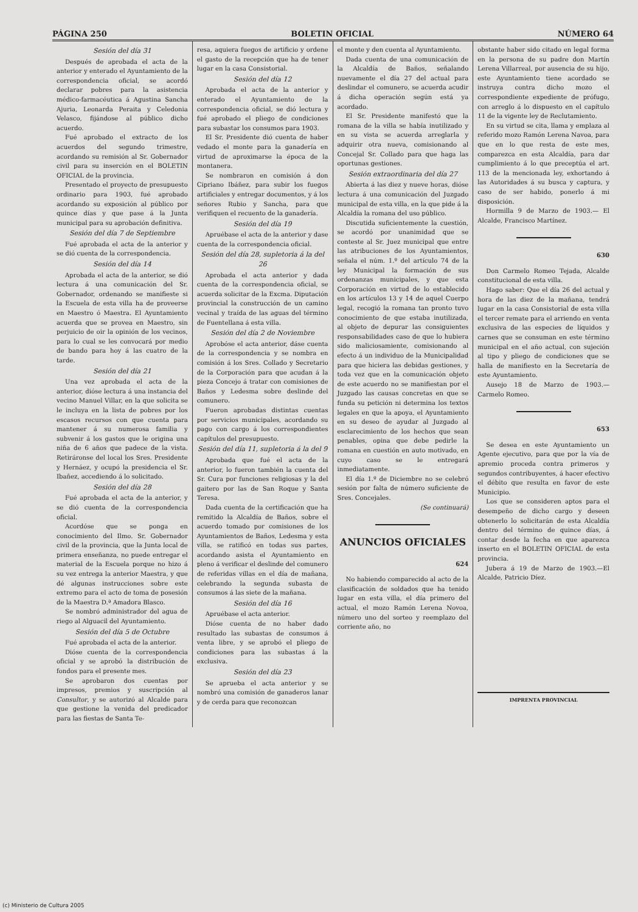PÁGINA 250 BOLETIN OFICIAL NÚMERO 64
Sesión del día 31
Después de aprobada el acta de la anterior y enterado el Ayuntamiento de la correspondencia oficial, se acordó declarar pobres para la asistencia médico-farmacéutica á Agustina Sancha Ajuria, Leonarda Peraita y Celedonia Velasco, fijándose al público dicho acuerdo.
Fué aprobado el extracto de los acuerdos del segundo trimestre, acordando su remisión al Sr. Gobernador civil para su inserción en el BOLETIN OFICIAL de la provincia.
Presentado el proyecto de presupuesto ordinario para 1903, fué aprobado acordando su exposición al público por quince días y que pase á la Junta municipal para su aprobación definitiva.
Sesión del día 7 de Septiembre
Fué aprobada el acta de la anterior y se dió cuenta de la correspondencia.
Sesión del día 14
Aprobada el acta de la anterior, se dió lectura á una comunicación del Sr. Gobernador, ordenando se manifieste si la Escuela de esta villa ha de proveerse en Maestro ó Maestra. El Ayuntamiento acuerda que se provea en Maestro, sin perjuicio de oir la opinión de los vecinos, para lo cual se les convocará por medio de bando para hoy á las cuatro de la tarde.
Sesión del día 21
Una vez aprobada el acta de la anterior, dióse lectura á una instancia del vecino Manuel Villar, en la que solicita se le incluya en la lista de pobres por los escasos recursos con que cuenta para mantener á su numerosa familia y subvenir á los gastos que le origina una niña de 6 años que padece de la vista. Retiráronse del local los Sres. Presidente y Hernáez, y ocupó la presidencia el Sr. Ibañez, accediendo á lo solicitado.
Sesión del día 28
Fué aprobada el acta de la anterior, y se dió cuenta de la correspondencia oficial.
Acordóse que se ponga en conocimiento del Ilmo. Sr. Gobernador civil de la provincia, que la Junta local de primera enseñanza, no puede entregar el material de la Escuela porque no hizo á su vez entrega la anterior Maestra, y que dé algunas instrucciones sobre este extremo para el acto de toma de posesión de la Maestra D.ª Amadora Blasco.
Se nombró administrador del agua de riego al Alguacil del Ayuntamiento.
Sesión del día 5 de Octubre
Fué aprobada el acta de la anterior.
Dióse cuenta de la correspondencia oficial y se aprobó la distribución de fondos para el presente mes.
Se aprobaron dos cuentas por impresos, premios y suscripción al Consultor, y se autorizó al Alcalde para que gestione la venida del predicador para las fiestas de Santa Te-
resa, aquiera fuegos de artificio y ordene el gasto de la recepción que ha de tener lugar en la casa Consistorial.
Sesión del día 12
Aprobada el acta de la anterior y enterado el Ayuntamiento de la correspondencia oficial, se dió lectura y fué aprobado el pliego de condiciones para subastar los consumos para 1903.
El Sr. Presidente dió cuenta de haber vedado el monte para la ganadería en virtud de aproximarse la época de la montanera.
Se nombraron en comisión á don Cipriano Ibáñez, para subir los fuegos artificiales y entregar documentos, y á los señores Rubio y Sancha, para que verifiquen el recuento de la ganadería.
Sesión del día 19
Apruébase el acta de la anterior y dase cuenta de la correspondencia oficial.
Sesión del día 28, supletoria á la del 26
Aprobada el acta anterior y dada cuenta de la correspondencia oficial, se acuerda solicitar de la Excma. Diputación provincial la construcción de un camino vecinal y traída de las aguas del término de Fuentellana á esta villa.
Sesión del día 2 de Noviembre
Aprobóse el acta anterior, dáse cuenta de la correspondencia y se nombra en comisión á los Sres. Collado y Secretario de la Corporación para que acudan á la pieza Concejo á tratar con comisiones de Baños y Ledesma sobre deslinde del comunero.
Fueron aprobadas distintas cuentas por servicios municipales, acordando su pago con cargo á los correspondientes capítulos del presupuesto.
Sesión del día 11, supletoria á la del 9
Aprobada que fué el acta de la anterior, lo fueron también la cuenta del Sr. Cura por funciones religiosas y la del gaitero por las de San Roque y Santa Teresa.
Dada cuenta de la certificación que ha remitido la Alcaldía de Baños, sobre el acuerdo tomado por comisiones de los Ayuntamientos de Baños, Ledesma y esta villa, se ratificó en todas sus partes, acordando asista el Ayuntamiento en pleno á verificar el deslinde del comunero de referidas villas en el día de mañana, celebrando la segunda subasta de consumos á las siete de la mañana.
Sesión del día 16
Apruébase el acta anterior.
Dióse cuenta de no haber dado resultado las subastas de consumos á venta libre, y se aprobó el pliego de condiciones para las subastas á la exclusiva.
Sesión del día 23
Se aprueba el acta anterior y se nombró una comisión de ganaderos lanar y de cerda para que reconozcan
el monte y den cuenta al Ayuntamiento.
Dada cuenta de una comunicación de la Alcaldía de Baños, señalando nuevamente el día 27 del actual para deslindar el comunero, se acuerda acudir á dicha operación según está ya acordado.
El Sr. Presidente manifestó que la romana de la villa se había inutilizado y en su vista se acuerda arreglarla y adquirir otra nueva, comisionando al Concejal Sr. Collado para que haga las oportunas gestiones.
Sesión extraordinaria del día 27
Abierta á las diez y nueve horas, dióse lectura á una comunicación del Juzgado municipal de esta villa, en la que pide á la Alcaldía la romana del uso público.
Discutida suficientemente la cuestión, se acordó por unanimidad que se conteste al Sr. Juez municipal que entre las atribuciones de los Ayuntamientos, señala el núm. 1.º del artículo 74 de la ley Municipal la formación de sus ordenanzas municipales, y que esta Corporación en virtud de lo establecido en los artículos 13 y 14 de aquel Cuerpo legal, recogió la romana tan pronto tuvo conocimiento de que estaba inutilizada, al objeto de depurar las consiguientes responsabilidades caso de que lo hubiera sido maliciosamiente, comisionando al efecto á un individuo de la Municipalidad para que hiciera las debidas gestiones, y toda vez que en la comunicación objeto de este acuerdo no se manifiestan por el Juzgado las causas concretas en que se funda su petición ni determina los textos legales en que la apoya, el Ayuntamiento en su deseo de ayudar al Juzgado al esclarecimiento de los hechos que sean penables, opina que debe pedirle la romana en cuestión en auto motivado, en cuyo caso se le entregará inmediatamente.
El día 1.º de Diciembre no se celebró sesión por falta de número suficiente de Sres. Concejales.
(Se continuará)
ANUNCIOS OFICIALES
624
No habiendo comparecido al acto de la clasificación de soldados que ha tenido lugar en esta villa, el día primero del actual, el mozo Ramón Lerena Novoa, número uno del sorteo y reemplazo del corriente año, no
obstante haber sido citado en legal forma en la persona de su padre don Martín Lerena Villarreal, por ausencia de su hijo, este Ayuntamiento tiene acordado se instruya contra dicho mozo el correspondiente expediente de prófugo, con arreglo á lo dispuesto en el capítulo 11 de la vigente ley de Reclutamiento.
En su virtud se cita, llama y emplaza al referido mozo Ramón Lerena Navoa, para que en lo que resta de este mes, comparezca en esta Alcaldía, para dar cumplimiento á lo que preceptúa el art. 113 de la mencionada ley, exhortando á las Autoridades á su busca y captura, y caso de ser habido, ponerlo á mi disposición.
Hormilla 9 de Marzo de 1903.— El Alcalde, Francisco Martínez.
630
Don Carmelo Romeo Tejada, Alcalde constitucional de esta villa.
Hago saber: Que el día 26 del actual y hora de las diez de la mañana, tendrá lugar en la casa Consistorial de esta villa el tercer remate para el arriendo en venta exclusiva de las especies de líquidos y carnes que se consuman en este término municipal en el año actual, con sujeción al tipo y pliego de condiciones que se halla de manifiesto en la Secretaría de este Ayuntamiento.
Ausejo 18 de Marzo de 1903.— Carmelo Romeo.
653
Se desea en este Ayuntamiento un Agente ejecutivo, para que por la vía de apremio proceda contra primeros y segundos contribuyentes, á hacer efectivo el débito que resulta en favor de este Municipio.
Los que se consideren aptos para el desempeño de dicho cargo y deseen obtenerlo lo solicitarán de esta Alcaldía dentro del término de quince días, á contar desde la fecha en que aparezca inserto en el BOLETIN OFICIAL de esta provincia.
Jubera á 19 de Marzo de 1903.—El Alcalde, Patricio Díez.
IMPRENTA PROVINCIAL
(c) Ministerio de Cultura 2005